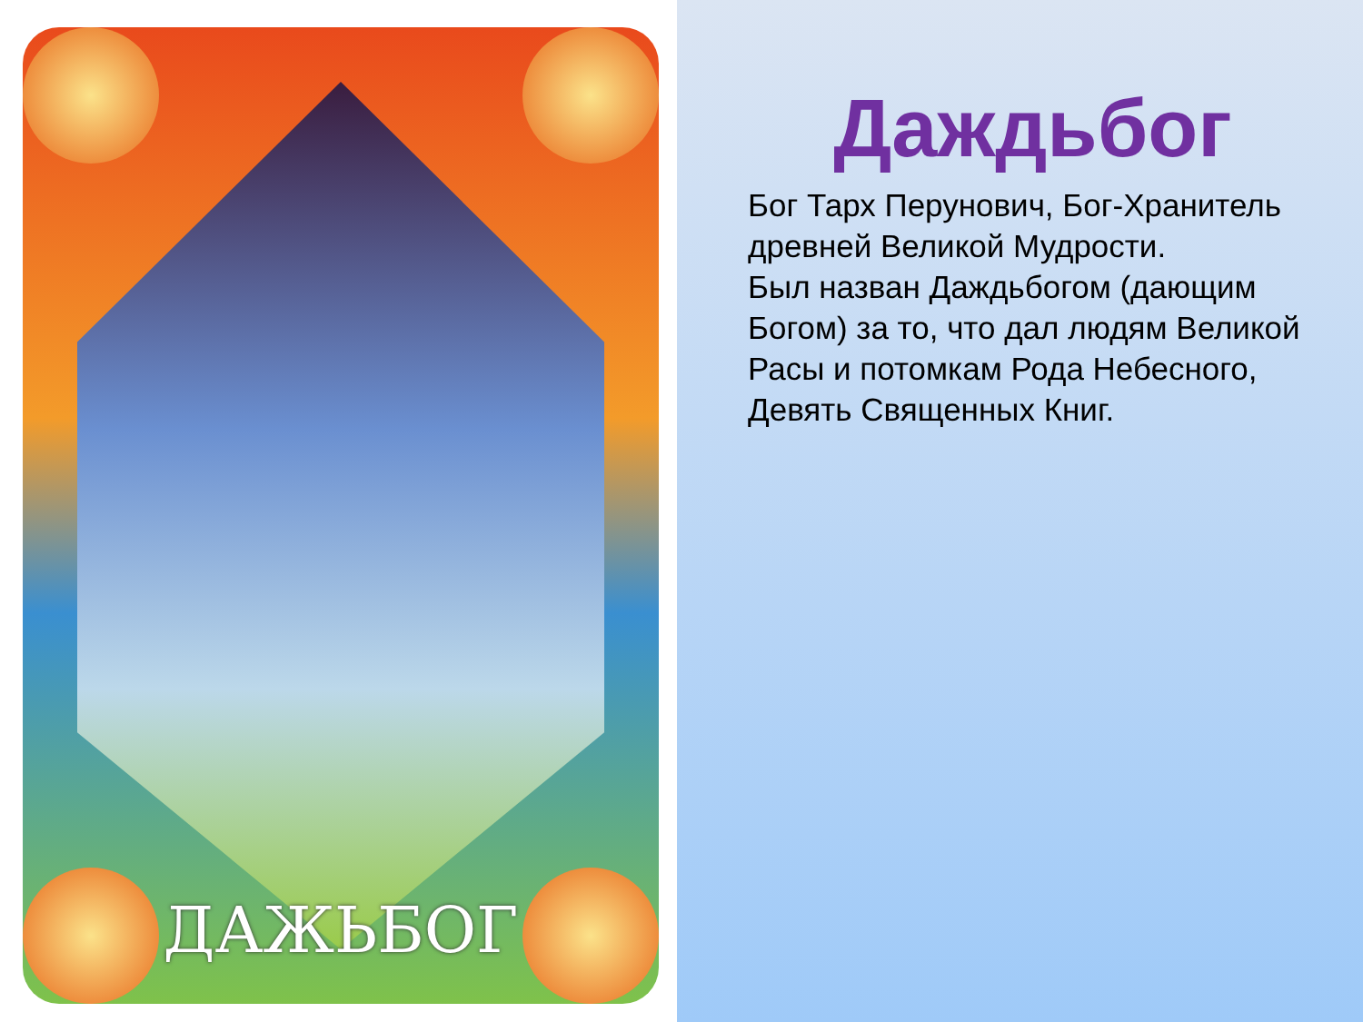ДАЖЬБОГ
Даждьбог
Бог Тарх Перунович, Бог-Хранитель древней Великой Мудрости.
Был назван Даждьбогом (дающим Богом) за то, что дал людям Великой Расы и потомкам Рода Небесного, Девять Священных Книг.